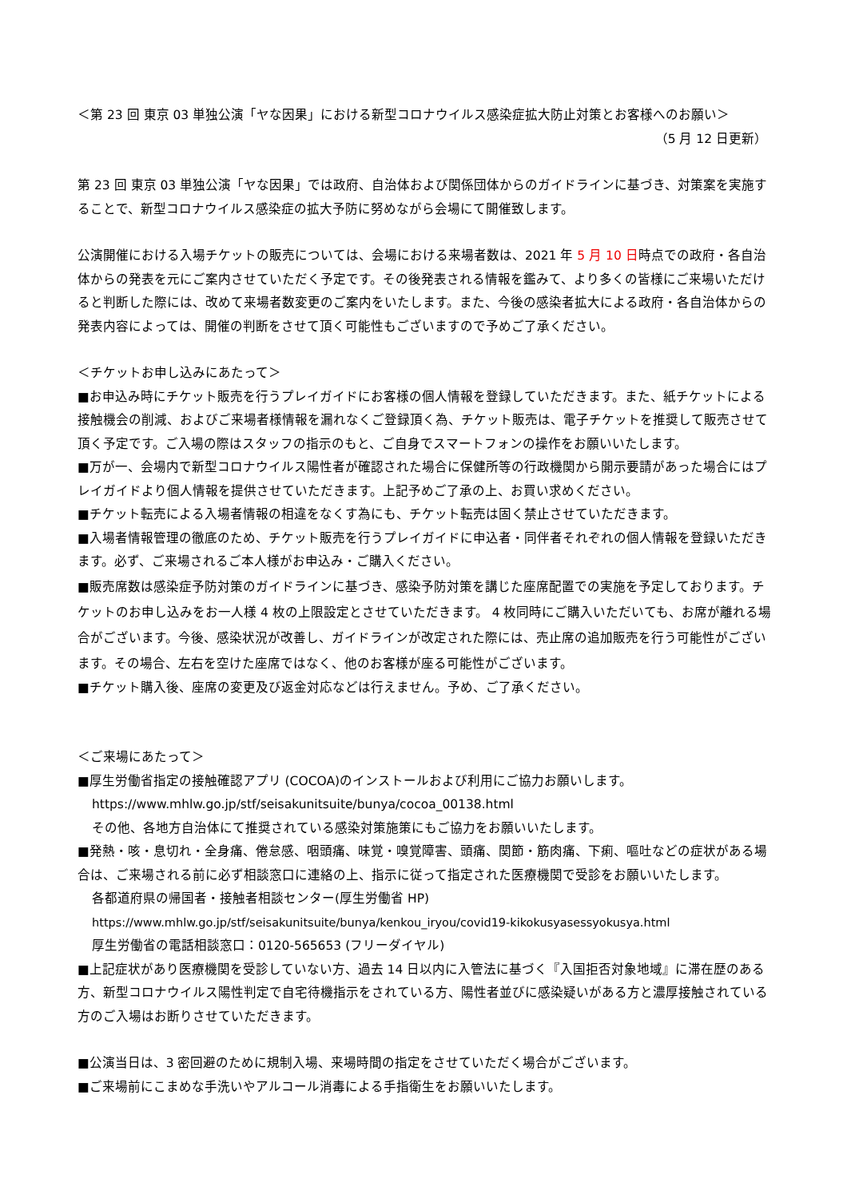＜第 23 回 東京 03 単独公演「ヤな因果」における新型コロナウイルス感染症拡大防止対策とお客様へのお願い＞
（5 月 12 日更新）
第 23 回 東京 03 単独公演「ヤな因果」では政府、自治体および関係団体からのガイドラインに基づき、対策案を実施することで、新型コロナウイルス感染症の拡大予防に努めながら会場にて開催致します。
公演開催における入場チケットの販売については、会場における来場者数は、2021 年 5 月 10 日時点での政府・各自治体からの発表を元にご案内させていただく予定です。その後発表される情報を鑑みて、より多くの皆様にご来場いただけると判断した際には、改めて来場者数変更のご案内をいたします。また、今後の感染者拡大による政府・各自治体からの発表内容によっては、開催の判断をさせて頂く可能性もございますので予めご了承ください。
＜チケットお申し込みにあたって＞
■お申込み時にチケット販売を行うプレイガイドにお客様の個人情報を登録していただきます。また、紙チケットによる接触機会の削減、およびご来場者様情報を漏れなくご登録頂く為、チケット販売は、電子チケットを推奨して販売させて頂く予定です。ご入場の際はスタッフの指示のもと、ご自身でスマートフォンの操作をお願いいたします。
■万が一、会場内で新型コロナウイルス陽性者が確認された場合に保健所等の行政機関から開示要請があった場合にはプレイガイドより個人情報を提供させていただきます。上記予めご了承の上、お買い求めください。
■チケット転売による入場者情報の相違をなくす為にも、チケット転売は固く禁止させていただきます。
■入場者情報管理の徹底のため、チケット販売を行うプレイガイドに申込者・同伴者それぞれの個人情報を登録いただきます。必ず、ご来場されるご本人様がお申込み・ご購入ください。
■販売席数は感染症予防対策のガイドラインに基づき、感染予防対策を講じた座席配置での実施を予定しております。チケットのお申し込みをお一人様 4 枚の上限設定とさせていただきます。 4 枚同時にご購入いただいても、お席が離れる場合がございます。今後、感染状況が改善し、ガイドラインが改定された際には、売止席の追加販売を行う可能性がございます。その場合、左右を空けた座席ではなく、他のお客様が座る可能性がございます。
■チケット購入後、座席の変更及び返金対応などは行えません。予め、ご了承ください。
＜ご来場にあたって＞
■厚生労働省指定の接触確認アプリ (COCOA)のインストールおよび利用にご協力お願いします。
https://www.mhlw.go.jp/stf/seisakunitsuite/bunya/cocoa_00138.html
その他、各地方自治体にて推奨されている感染対策施策にもご協力をお願いいたします。
■発熱・咳・息切れ・全身痛、倦怠感、咽頭痛、味覚・嗅覚障害、頭痛、関節・筋肉痛、下痢、嘔吐などの症状がある場合は、ご来場される前に必ず相談窓口に連絡の上、指示に従って指定された医療機関で受診をお願いいたします。
各都道府県の帰国者・接触者相談センター(厚生労働省 HP)
https://www.mhlw.go.jp/stf/seisakunitsuite/bunya/kenkou_iryou/covid19-kikokusyasessyokusya.html
厚生労働省の電話相談窓口：0120-565653 (フリーダイヤル)
■上記症状があり医療機関を受診していない方、過去 14 日以内に入管法に基づく『入国拒否対象地域』に滞在歴のある方、新型コロナウイルス陽性判定で自宅待機指示をされている方、陽性者並びに感染疑いがある方と濃厚接触されている方のご入場はお断りさせていただきます。
■公演当日は、3 密回避のために規制入場、来場時間の指定をさせていただく場合がございます。
■ご来場前にこまめな手洗いやアルコール消毒による手指衛生をお願いいたします。